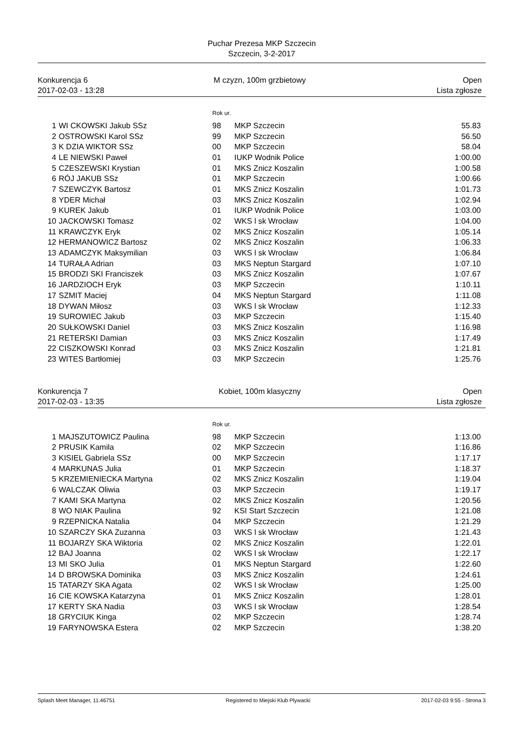Puchar Prezesa MKP Szczecin
Szczecin, 3-2-2017
Konkurencja 6
2017-02-03 - 13:28
M czyzn, 100m grzbietowy Open
Lista zgłosze
| | | Rok ur. | | |
| 1 | WI CKOWSKI Jakub SSz | 98 | MKP Szczecin | 55.83 |
| 2 | OSTROWSKI Karol SSz | 99 | MKP Szczecin | 56.50 |
| 3 | K DZIA WIKTOR SSz | 00 | MKP Szczecin | 58.04 |
| 4 | LE NIEWSKI Paweł | 01 | IUKP Wodnik Police | 1:00.00 |
| 5 | CZESZEWSKI Krystian | 01 | MKS Znicz Koszalin | 1:00.58 |
| 6 | RÓJ JAKUB SSz | 01 | MKP Szczecin | 1:00.66 |
| 7 | SZEWCZYK Bartosz | 01 | MKS Znicz Koszalin | 1:01.73 |
| 8 | YDER Michał | 03 | MKS Znicz Koszalin | 1:02.94 |
| 9 | KUREK Jakub | 01 | IUKP Wodnik Police | 1:03.00 |
| 10 | JACKOWSKI Tomasz | 02 | WKS l sk Wrocław | 1:04.00 |
| 11 | KRAWCZYK Eryk | 02 | MKS Znicz Koszalin | 1:05.14 |
| 12 | HERMANOWICZ Bartosz | 02 | MKS Znicz Koszalin | 1:06.33 |
| 13 | ADAMCZYK Maksymilian | 03 | WKS l sk Wrocław | 1:06.84 |
| 14 | TURAŁA Adrian | 03 | MKS Neptun Stargard | 1:07.10 |
| 15 | BRODZI SKI Franciszek | 03 | MKS Znicz Koszalin | 1:07.67 |
| 16 | JARDZIOCH Eryk | 03 | MKP Szczecin | 1:10.11 |
| 17 | SZMIT Maciej | 04 | MKS Neptun Stargard | 1:11.08 |
| 18 | DYWAN Miłosz | 03 | WKS l sk Wrocław | 1:12.33 |
| 19 | SUROWIEC Jakub | 03 | MKP Szczecin | 1:15.40 |
| 20 | SUŁKOWSKI Daniel | 03 | MKS Znicz Koszalin | 1:16.98 |
| 21 | RETERSKI Damian | 03 | MKS Znicz Koszalin | 1:17.49 |
| 22 | CISZKOWSKI Konrad | 03 | MKS Znicz Koszalin | 1:21.81 |
| 23 | WITES Bartłomiej | 03 | MKP Szczecin | 1:25.76 |
Konkurencja 7
2017-02-03 - 13:35
Kobiet, 100m klasyczny Open
Lista zgłosze
| | | Rok ur. | | |
| 1 | MAJSZUTOWICZ Paulina | 98 | MKP Szczecin | 1:13.00 |
| 2 | PRUSIK Kamila | 02 | MKP Szczecin | 1:16.86 |
| 3 | KISIEL Gabriela SSz | 00 | MKP Szczecin | 1:17.17 |
| 4 | MARKUNAS Julia | 01 | MKP Szczecin | 1:18.37 |
| 5 | KRZEMIENIECKA Martyna | 02 | MKS Znicz Koszalin | 1:19.04 |
| 6 | WALCZAK Oliwia | 03 | MKP Szczecin | 1:19.17 |
| 7 | KAMI SKA Martyna | 02 | MKS Znicz Koszalin | 1:20.56 |
| 8 | WO NIAK Paulina | 92 | KSI Start Szczecin | 1:21.08 |
| 9 | RZEPNICKA Natalia | 04 | MKP Szczecin | 1:21.29 |
| 10 | SZARCZY SKA Zuzanna | 03 | WKS l sk Wrocław | 1:21.43 |
| 11 | BOJARZY SKA Wiktoria | 02 | MKS Znicz Koszalin | 1:22.01 |
| 12 | BAJ Joanna | 02 | WKS l sk Wrocław | 1:22.17 |
| 13 | MI SKO Julia | 01 | MKS Neptun Stargard | 1:22.60 |
| 14 | D BROWSKA Dominika | 03 | MKS Znicz Koszalin | 1:24.61 |
| 15 | TATARZY SKA Agata | 02 | WKS l sk Wrocław | 1:25.00 |
| 16 | CIE KOWSKA Katarzyna | 01 | MKS Znicz Koszalin | 1:28.01 |
| 17 | KERTY SKA Nadia | 03 | WKS l sk Wrocław | 1:28.54 |
| 18 | GRYCIUK Kinga | 02 | MKP Szczecin | 1:28.74 |
| 19 | FARYNOWSKA Estera | 02 | MKP Szczecin | 1:38.20 |
Splash Meet Manager, 11.46751 Registered to Miejski Klub Plywacki 2017-02-03 9:55 - Strona 3